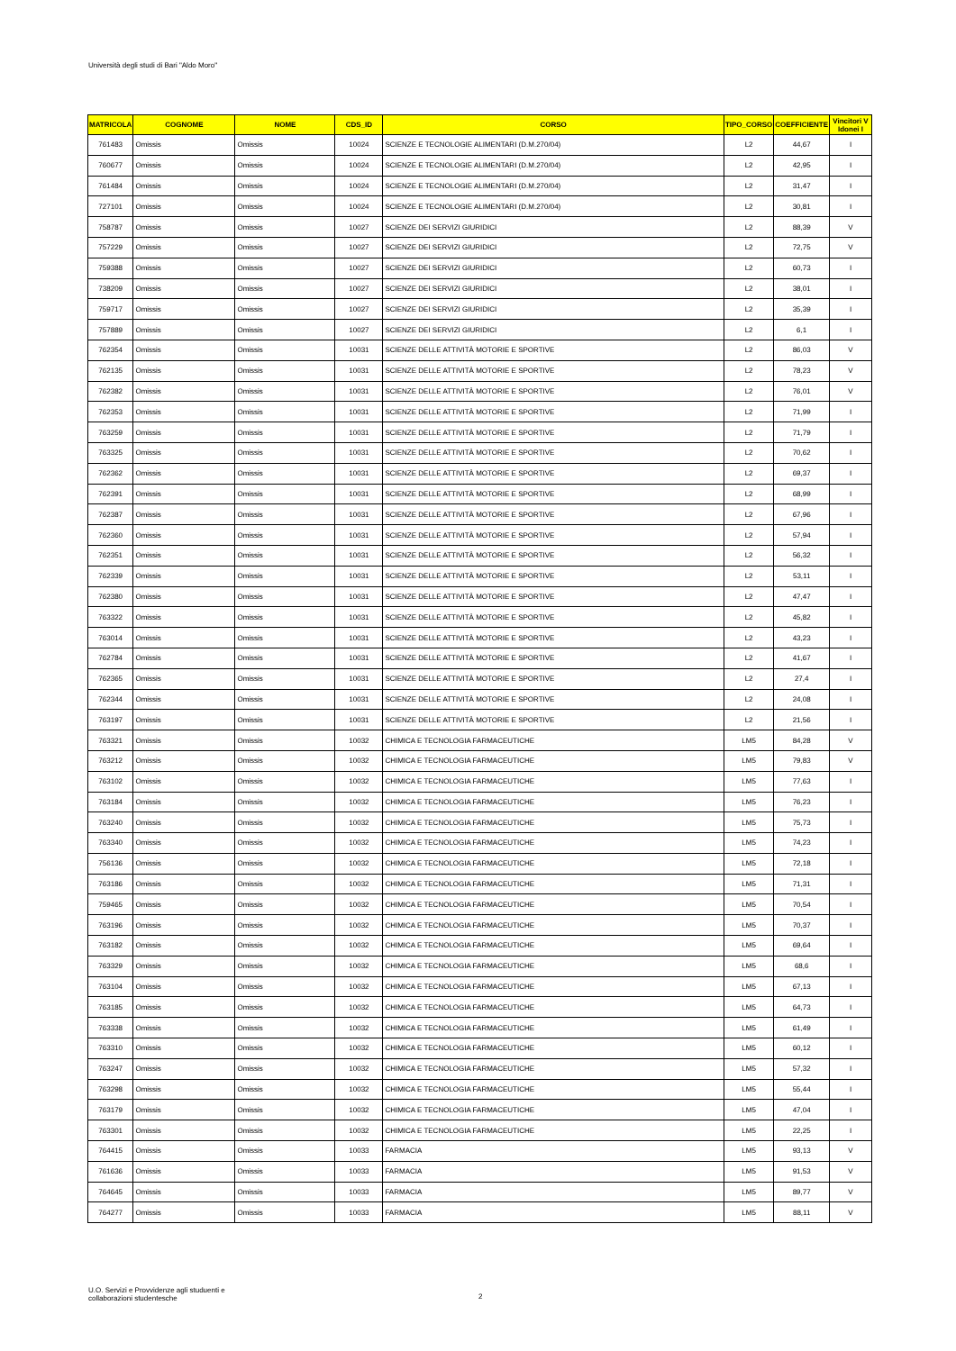Università degli studi di Bari "Aldo Moro"
| MATRICOLA | COGNOME | NOME | CDS_ID | CORSO | TIPO_CORSO | COEFFICIENTE | Vincitori V Idonei I |
| --- | --- | --- | --- | --- | --- | --- | --- |
| 761483 | Omissis | Omissis | 10024 | SCIENZE E TECNOLOGIE ALIMENTARI (D.M.270/04) | L2 | 44,67 | I |
| 760677 | Omissis | Omissis | 10024 | SCIENZE E TECNOLOGIE ALIMENTARI (D.M.270/04) | L2 | 42,95 | I |
| 761484 | Omissis | Omissis | 10024 | SCIENZE E TECNOLOGIE ALIMENTARI (D.M.270/04) | L2 | 31,47 | I |
| 727101 | Omissis | Omissis | 10024 | SCIENZE E TECNOLOGIE ALIMENTARI (D.M.270/04) | L2 | 30,81 | I |
| 758787 | Omissis | Omissis | 10027 | SCIENZE DEI SERVIZI GIURIDICI | L2 | 88,39 | V |
| 757229 | Omissis | Omissis | 10027 | SCIENZE DEI SERVIZI GIURIDICI | L2 | 72,75 | V |
| 759388 | Omissis | Omissis | 10027 | SCIENZE DEI SERVIZI GIURIDICI | L2 | 60,73 | I |
| 738209 | Omissis | Omissis | 10027 | SCIENZE DEI SERVIZI GIURIDICI | L2 | 38,01 | I |
| 759717 | Omissis | Omissis | 10027 | SCIENZE DEI SERVIZI GIURIDICI | L2 | 35,39 | I |
| 757889 | Omissis | Omissis | 10027 | SCIENZE DEI SERVIZI GIURIDICI | L2 | 6,1 | I |
| 762354 | Omissis | Omissis | 10031 | SCIENZE DELLE ATTIVITÀ MOTORIE E SPORTIVE | L2 | 86,03 | V |
| 762135 | Omissis | Omissis | 10031 | SCIENZE DELLE ATTIVITÀ MOTORIE E SPORTIVE | L2 | 78,23 | V |
| 762382 | Omissis | Omissis | 10031 | SCIENZE DELLE ATTIVITÀ MOTORIE E SPORTIVE | L2 | 76,01 | V |
| 762353 | Omissis | Omissis | 10031 | SCIENZE DELLE ATTIVITÀ MOTORIE E SPORTIVE | L2 | 71,99 | I |
| 763259 | Omissis | Omissis | 10031 | SCIENZE DELLE ATTIVITÀ MOTORIE E SPORTIVE | L2 | 71,79 | I |
| 763325 | Omissis | Omissis | 10031 | SCIENZE DELLE ATTIVITÀ MOTORIE E SPORTIVE | L2 | 70,62 | I |
| 762362 | Omissis | Omissis | 10031 | SCIENZE DELLE ATTIVITÀ MOTORIE E SPORTIVE | L2 | 69,37 | I |
| 762391 | Omissis | Omissis | 10031 | SCIENZE DELLE ATTIVITÀ MOTORIE E SPORTIVE | L2 | 68,99 | I |
| 762387 | Omissis | Omissis | 10031 | SCIENZE DELLE ATTIVITÀ MOTORIE E SPORTIVE | L2 | 67,96 | I |
| 762360 | Omissis | Omissis | 10031 | SCIENZE DELLE ATTIVITÀ MOTORIE E SPORTIVE | L2 | 57,94 | I |
| 762351 | Omissis | Omissis | 10031 | SCIENZE DELLE ATTIVITÀ MOTORIE E SPORTIVE | L2 | 56,32 | I |
| 762339 | Omissis | Omissis | 10031 | SCIENZE DELLE ATTIVITÀ MOTORIE E SPORTIVE | L2 | 53,11 | I |
| 762380 | Omissis | Omissis | 10031 | SCIENZE DELLE ATTIVITÀ MOTORIE E SPORTIVE | L2 | 47,47 | I |
| 763322 | Omissis | Omissis | 10031 | SCIENZE DELLE ATTIVITÀ MOTORIE E SPORTIVE | L2 | 45,82 | I |
| 763014 | Omissis | Omissis | 10031 | SCIENZE DELLE ATTIVITÀ MOTORIE E SPORTIVE | L2 | 43,23 | I |
| 762784 | Omissis | Omissis | 10031 | SCIENZE DELLE ATTIVITÀ MOTORIE E SPORTIVE | L2 | 41,67 | I |
| 762365 | Omissis | Omissis | 10031 | SCIENZE DELLE ATTIVITÀ MOTORIE E SPORTIVE | L2 | 27,4 | I |
| 762344 | Omissis | Omissis | 10031 | SCIENZE DELLE ATTIVITÀ MOTORIE E SPORTIVE | L2 | 24,08 | I |
| 763197 | Omissis | Omissis | 10031 | SCIENZE DELLE ATTIVITÀ MOTORIE E SPORTIVE | L2 | 21,56 | I |
| 763321 | Omissis | Omissis | 10032 | CHIMICA E TECNOLOGIA FARMACEUTICHE | LM5 | 84,28 | V |
| 763212 | Omissis | Omissis | 10032 | CHIMICA E TECNOLOGIA FARMACEUTICHE | LM5 | 79,83 | V |
| 763102 | Omissis | Omissis | 10032 | CHIMICA E TECNOLOGIA FARMACEUTICHE | LM5 | 77,63 | I |
| 763184 | Omissis | Omissis | 10032 | CHIMICA E TECNOLOGIA FARMACEUTICHE | LM5 | 76,23 | I |
| 763240 | Omissis | Omissis | 10032 | CHIMICA E TECNOLOGIA FARMACEUTICHE | LM5 | 75,73 | I |
| 763340 | Omissis | Omissis | 10032 | CHIMICA E TECNOLOGIA FARMACEUTICHE | LM5 | 74,23 | I |
| 756136 | Omissis | Omissis | 10032 | CHIMICA E TECNOLOGIA FARMACEUTICHE | LM5 | 72,18 | I |
| 763186 | Omissis | Omissis | 10032 | CHIMICA E TECNOLOGIA FARMACEUTICHE | LM5 | 71,31 | I |
| 759465 | Omissis | Omissis | 10032 | CHIMICA E TECNOLOGIA FARMACEUTICHE | LM5 | 70,54 | I |
| 763196 | Omissis | Omissis | 10032 | CHIMICA E TECNOLOGIA FARMACEUTICHE | LM5 | 70,37 | I |
| 763182 | Omissis | Omissis | 10032 | CHIMICA E TECNOLOGIA FARMACEUTICHE | LM5 | 69,64 | I |
| 763329 | Omissis | Omissis | 10032 | CHIMICA E TECNOLOGIA FARMACEUTICHE | LM5 | 68,6 | I |
| 763104 | Omissis | Omissis | 10032 | CHIMICA E TECNOLOGIA FARMACEUTICHE | LM5 | 67,13 | I |
| 763185 | Omissis | Omissis | 10032 | CHIMICA E TECNOLOGIA FARMACEUTICHE | LM5 | 64,73 | I |
| 763338 | Omissis | Omissis | 10032 | CHIMICA E TECNOLOGIA FARMACEUTICHE | LM5 | 61,49 | I |
| 763310 | Omissis | Omissis | 10032 | CHIMICA E TECNOLOGIA FARMACEUTICHE | LM5 | 60,12 | I |
| 763247 | Omissis | Omissis | 10032 | CHIMICA E TECNOLOGIA FARMACEUTICHE | LM5 | 57,32 | I |
| 763298 | Omissis | Omissis | 10032 | CHIMICA E TECNOLOGIA FARMACEUTICHE | LM5 | 55,44 | I |
| 763179 | Omissis | Omissis | 10032 | CHIMICA E TECNOLOGIA FARMACEUTICHE | LM5 | 47,04 | I |
| 763301 | Omissis | Omissis | 10032 | CHIMICA E TECNOLOGIA FARMACEUTICHE | LM5 | 22,25 | I |
| 764415 | Omissis | Omissis | 10033 | FARMACIA | LM5 | 93,13 | V |
| 761636 | Omissis | Omissis | 10033 | FARMACIA | LM5 | 91,53 | V |
| 764645 | Omissis | Omissis | 10033 | FARMACIA | LM5 | 89,77 | V |
| 764277 | Omissis | Omissis | 10033 | FARMACIA | LM5 | 88,11 | V |
U.O. Servizi e Provvidenze agli studuenti e
collaborazioni studentesche
2